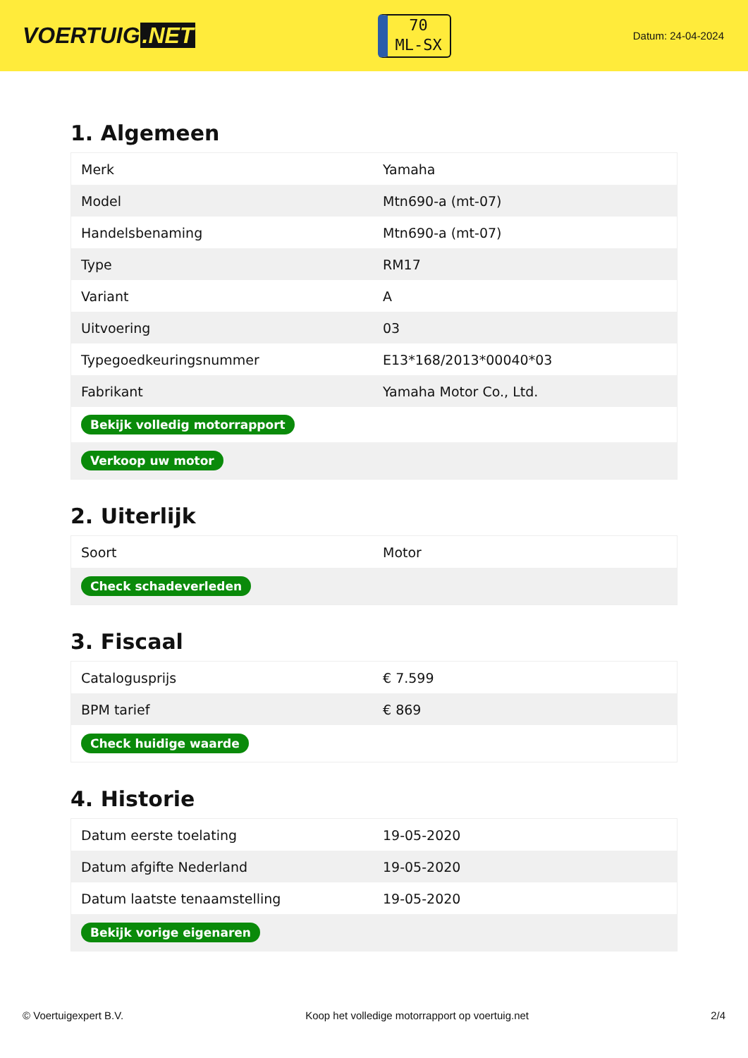VOERTUIG.NET
70
ML-SX
Datum: 24-04-2024
1. Algemeen
| Merk | Yamaha |
| Model | Mtn690-a (mt-07) |
| Handelsbenaming | Mtn690-a (mt-07) |
| Type | RM17 |
| Variant | A |
| Uitvoering | 03 |
| Typegoedkeuringsnummer | E13*168/2013*00040*03 |
| Fabrikant | Yamaha Motor Co., Ltd. |
| Bekijk volledig motorrapport | |
| Verkoop uw motor | |
2. Uiterlijk
| Soort | Motor |
| Check schadeverleden | |
3. Fiscaal
| Catalogusprijs | € 7.599 |
| BPM tarief | € 869 |
| Check huidige waarde | |
4. Historie
| Datum eerste toelating | 19-05-2020 |
| Datum afgifte Nederland | 19-05-2020 |
| Datum laatste tenaamstelling | 19-05-2020 |
| Bekijk vorige eigenaren | |
© Voertuigexpert B.V. Koop het volledige motorrapport op voertuig.net 2/4